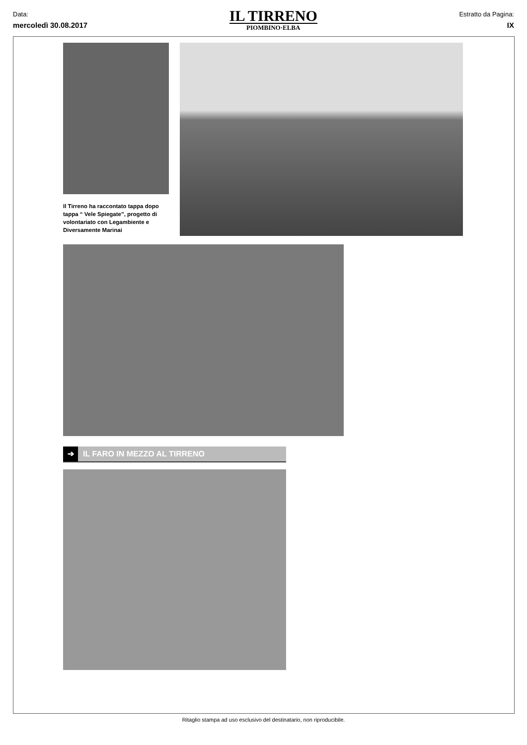Data:
mercoledì 30.08.2017
IL TIRRENO
PIOMBINO·ELBA
Estratto da Pagina:
IX
Il Tirreno ha raccontato tappa dopo tappa “ Vele Spiegate”, progetto di volontariato con Legambiente e Diversamente Marinai
➔ IL FARO IN MEZZO AL TIRRENO
Ritaglio stampa ad uso esclusivo del destinatario, non riproducibile.